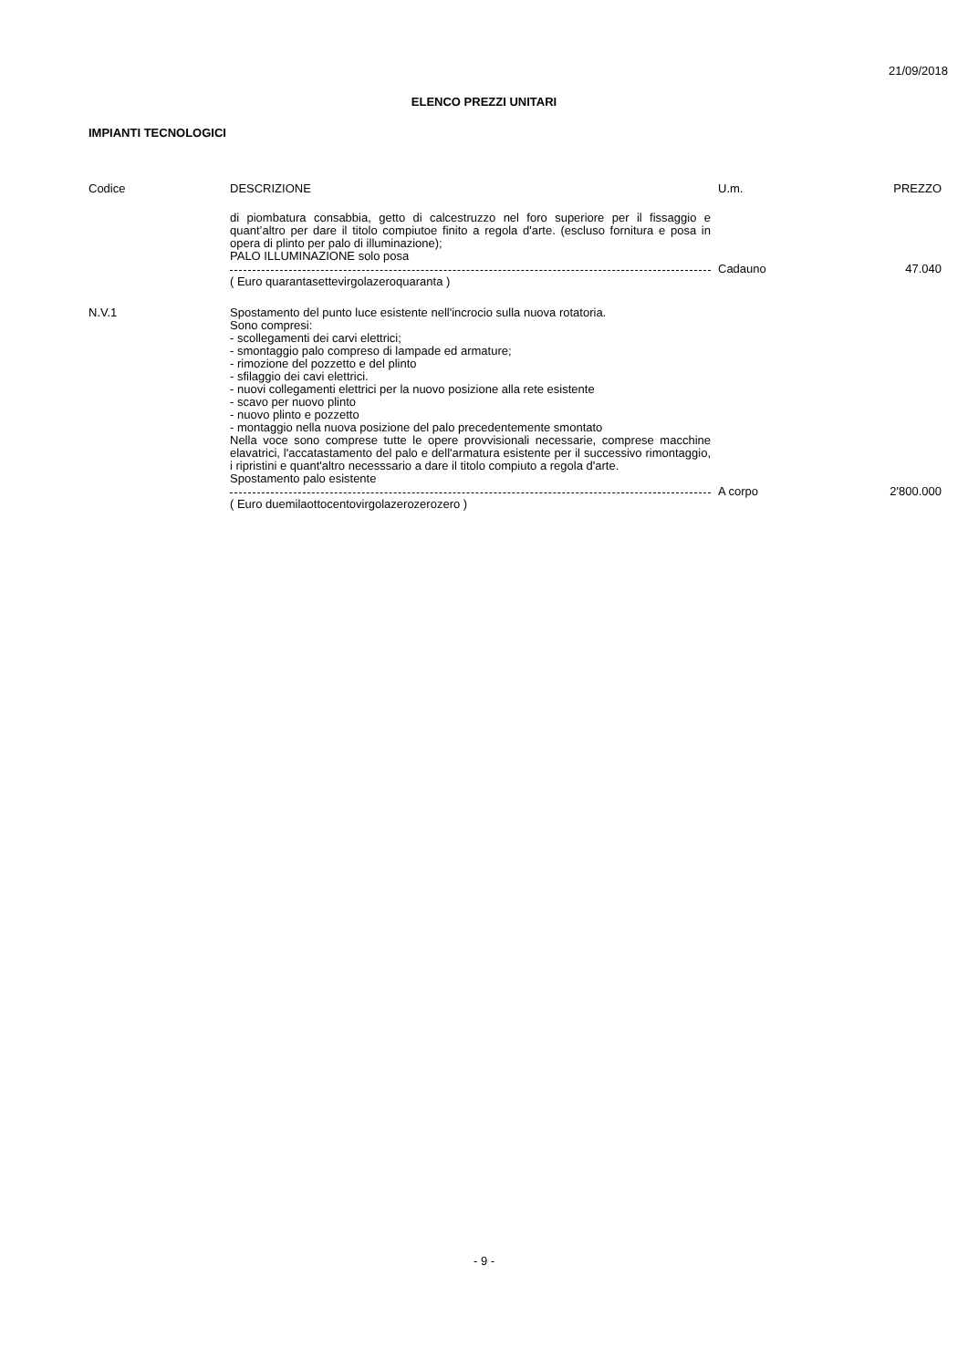21/09/2018
ELENCO PREZZI UNITARI
IMPIANTI TECNOLOGICI
| Codice | DESCRIZIONE | U.m. | PREZZO |
| --- | --- | --- | --- |
| | di piombatura consabbia, getto di calcestruzzo nel foro superiore per il fissaggio e quant’altro per dare il titolo compiutoe finito a regola d'arte. (escluso fornitura e posa in opera di plinto per palo di illuminazione); PALO ILLUMINAZIONE solo posa | | |
| | | Cadauno | 47.040 |
| | ( Euro quarantasettevirgolazeroquaranta ) | | |
| N.V.1 | Spostamento del punto luce esistente nell'incrocio sulla nuova rotatoria. Sono compresi: - scollegamenti dei carvi elettrici; - smontaggio palo compreso di lampade ed armature; - rimozione del pozzetto e del plinto - sfilaggio dei cavi elettrici. - nuovi collegamenti elettrici per la nuovo posizione alla rete esistente - scavo per nuovo plinto - nuovo plinto e pozzetto - montaggio nella nuova posizione del palo precedentemente smontato Nella voce sono comprese tutte le opere provvisionali necessarie, comprese macchine elavatrici, l'accatastamento del palo e dell'armatura esistente per il successivo rimontaggio, i ripristini e quant'altro necesssario a dare il titolo compiuto a regola d'arte. Spostamento palo esistente | | |
| | | A corpo | 2'800.000 |
| | ( Euro duemilaottocentovirgolazerozerozero ) | | |
- 9 -